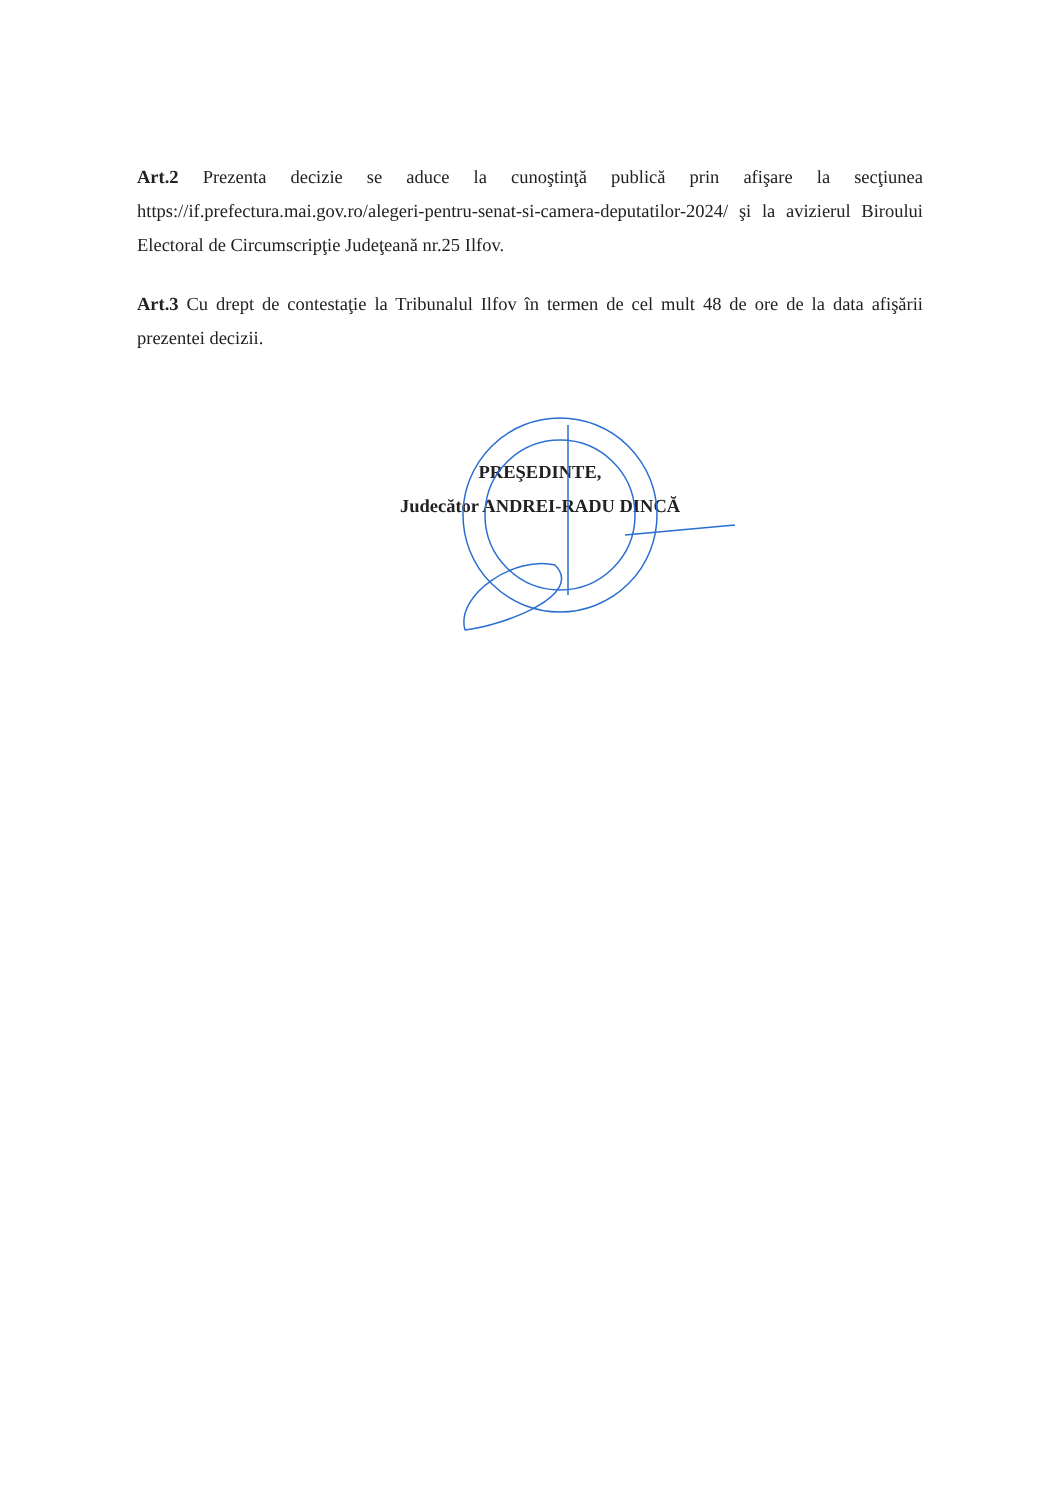Art.2 Prezenta decizie se aduce la cunoştinţă publică prin afişare la secţiunea https://if.prefectura.mai.gov.ro/alegeri-pentru-senat-si-camera-deputatilor-2024/ şi la avizierul Biroului Electoral de Circumscripţie Judeţeană nr.25 Ilfov.
Art.3 Cu drept de contestaţie la Tribunalul Ilfov în termen de cel mult 48 de ore de la data afişării prezentei decizii.
PREŞEDINTE,
Judecător ANDREI-RADU DINCĂ